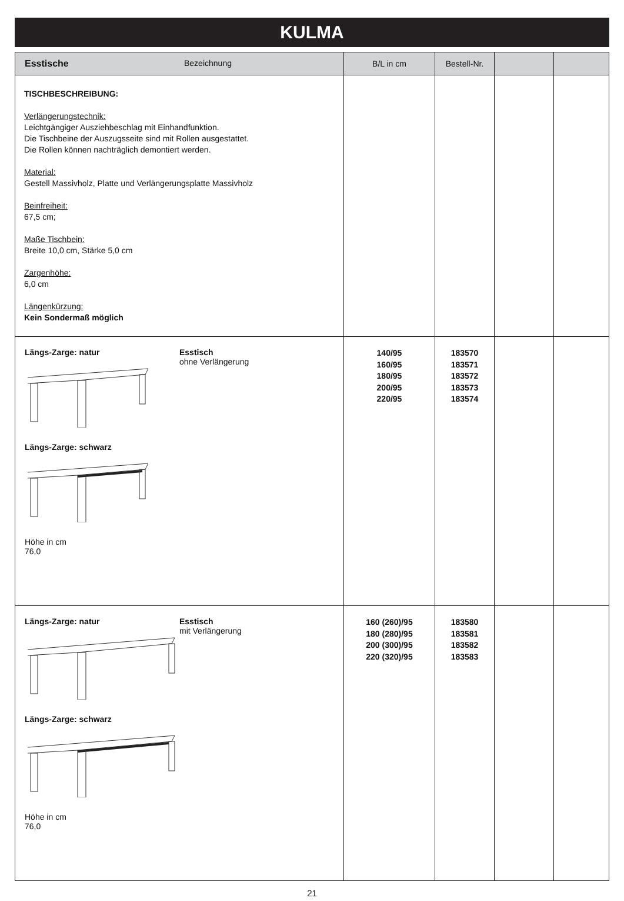KULMA
| Esstische Bezeichnung | B/L in cm | Bestell-Nr. | | |
| --- | --- | --- | --- | --- |
| TISCHBESCHREIBUNG: Verlängerungstechnik: Leichtgängiger Ausziehbeschlag mit Einhandfunktion. Die Tischbeine der Auszugsseite sind mit Rollen ausgestattet. Die Rollen können nachträglich demontiert werden. Material: Gestell Massivholz, Platte und Verlängerungsplatte Massivholz Beinfreiheit: 67,5 cm; Maße Tischbein: Breite 10,0 cm, Stärke 5,0 cm Zargenhöhe: 6,0 cm Längenkürzung: Kein Sondermaß möglich | | | | |
| Längs-Zarge: natur Längs-Zarge: schwarz Höhe in cm 76,0 Esstisch ohne Verlängerung | 140/95 160/95 180/95 200/95 220/95 | 183570 183571 183572 183573 183574 | | |
| Längs-Zarge: natur Längs-Zarge: schwarz Höhe in cm 76,0 Esstisch mit Verlängerung | 160 (260)/95 180 (280)/95 200 (300)/95 220 (320)/95 | 183580 183581 183582 183583 | | |
21